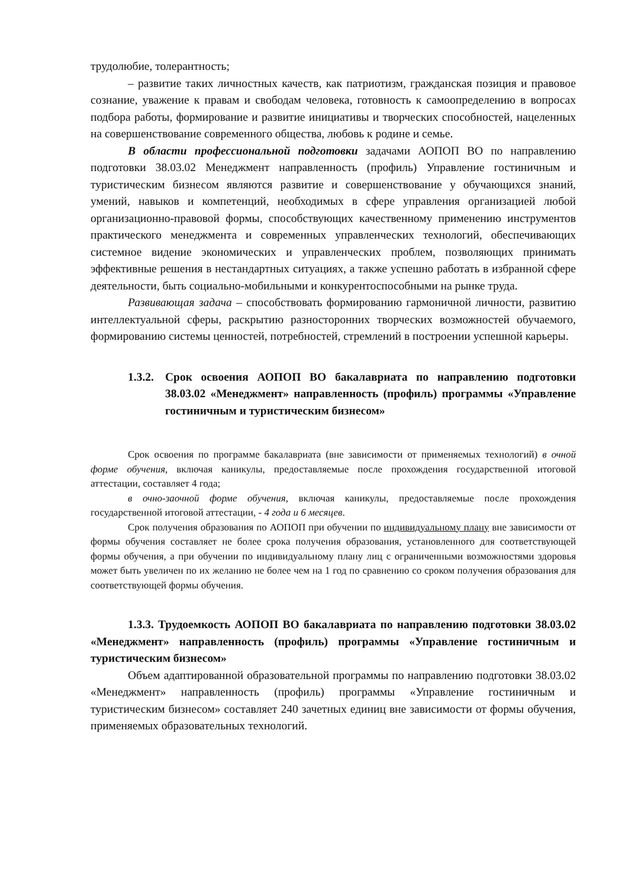трудолюбие, толерантность;
– развитие таких личностных качеств, как патриотизм, гражданская позиция и правовое сознание, уважение к правам и свободам человека, готовность к самоопределению в вопросах подбора работы, формирование и развитие инициативы и творческих способностей, нацеленных на совершенствование современного общества, любовь к родине и семье.
В области профессиональной подготовки задачами АОПОП ВО по направлению подготовки 38.03.02 Менеджмент направленность (профиль) Управление гостиничным и туристическим бизнесом являются развитие и совершенствование у обучающихся знаний, умений, навыков и компетенций, необходимых в сфере управления организацией любой организационно-правовой формы, способствующих качественному применению инструментов практического менеджмента и современных управленческих технологий, обеспечивающих системное видение экономических и управленческих проблем, позволяющих принимать эффективные решения в нестандартных ситуациях, а также успешно работать в избранной сфере деятельности, быть социально-мобильными и конкурентоспособными на рынке труда.
Развивающая задача – способствовать формированию гармоничной личности, развитию интеллектуальной сферы, раскрытию разносторонних творческих возможностей обучаемого, формированию системы ценностей, потребностей, стремлений в построении успешной карьеры.
1.3.2. Срок освоения АОПОП ВО бакалавриата по направлению подготовки 38.03.02 «Менеджмент» направленность (профиль) программы «Управление гостиничным и туристическим бизнесом»
Срок освоения по программе бакалавриата (вне зависимости от применяемых технологий) в очной форме обучения, включая каникулы, предоставляемые после прохождения государственной итоговой аттестации, составляет 4 года;
в очно-заочной форме обучения, включая каникулы, предоставляемые после прохождения государственной итоговой аттестации, - 4 года и 6 месяцев.
Срок получения образования по АОПОП при обучении по индивидуальному плану вне зависимости от формы обучения составляет не более срока получения образования, установленного для соответствующей формы обучения, а при обучении по индивидуальному плану лиц с ограниченными возможностями здоровья может быть увеличен по их желанию не более чем на 1 год по сравнению со сроком получения образования для соответствующей формы обучения.
1.3.3. Трудоемкость АОПОП ВО бакалавриата по направлению подготовки 38.03.02 «Менеджмент» направленность (профиль) программы «Управление гостиничным и туристическим бизнесом»
Объем адаптированной образовательной программы по направлению подготовки 38.03.02 «Менеджмент» направленность (профиль) программы «Управление гостиничным и туристическим бизнесом» составляет 240 зачетных единиц вне зависимости от формы обучения, применяемых образовательных технологий.